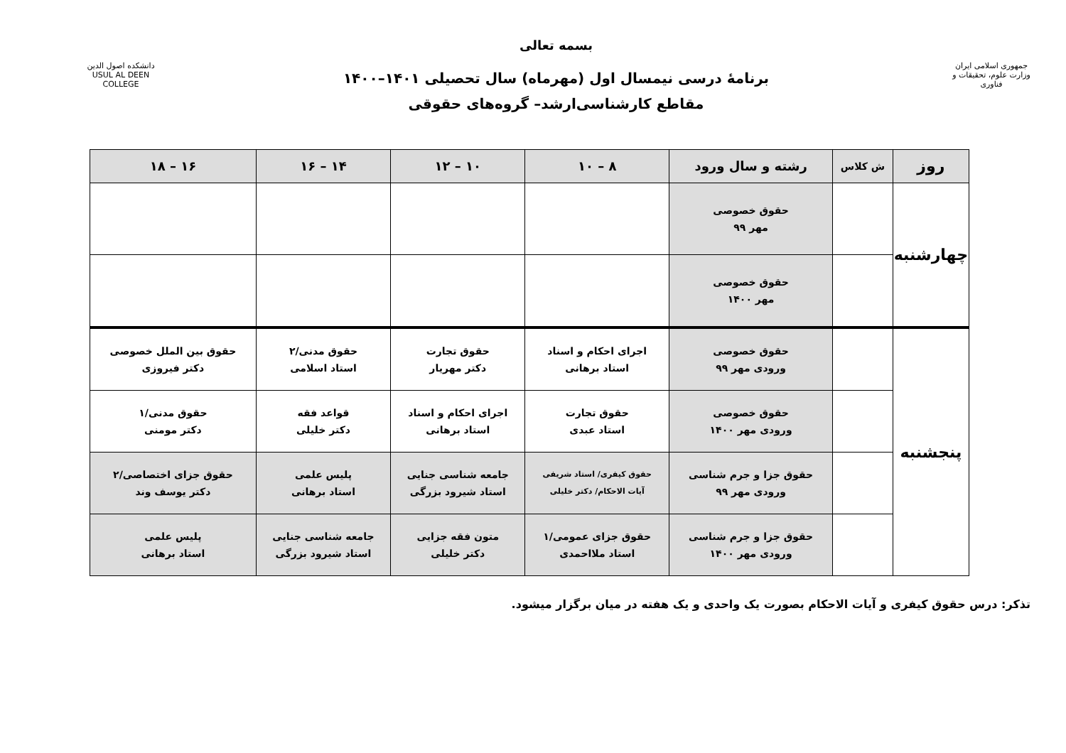جمهوری اسلامی ایران
وزارت علوم، تحقیقات و فناوری
بسمه تعالی
برنامۀ درسی نیمسال اول (مهرماه) سال تحصیلی ۱۴۰۱–۱۴۰۰
مقاطع کارشناسی‌ارشد– گروه‌های حقوقی
دانشکده اصول الدین
USUL AL DEEN COLLEGE
| روز | ش کلاس | رشته و سال ورود | ۸ – ۱۰ | ۱۰ – ۱۲ | ۱۴ – ۱۶ | ۱۶ – ۱۸ |
| --- | --- | --- | --- | --- | --- | --- |
| چهارشنبه | | حقوق خصوصی مهر ۹۹ | | | | |
| | | حقوق خصوصی مهر ۱۴۰۰ | | | | |
| پنجشنبه | | حقوق خصوصی ورودی مهر ۹۹ | اجرای احکام و اسناد استاد برهانی | حقوق تجارت دکتر مهریار | حقوق مدنی/۲ استاد اسلامی | حقوق بین الملل خصوصی دکتر فیروزی |
| | | حقوق خصوصی ورودی مهر ۱۴۰۰ | حقوق تجارت استاد عبدی | اجرای احکام و اسناد استاد برهانی | قواعد فقه دکتر خلیلی | حقوق مدنی/۱ دکتر مومنی |
| | | حقوق جزا و جرم شناسی ورودی مهر ۹۹ | حقوق کیفری/ استاد شریفی آیات الاحکام/ دکتر خلیلی | جامعه شناسی جنایی استاد شیرود بزرگی | پلیس علمی استاد برهانی | حقوق جزای اختصاصی/۲ دکتر یوسف وند |
| | | حقوق جزا و جرم شناسی ورودی مهر ۱۴۰۰ | حقوق جزای عمومی/۱ استاد ملااحمدی | متون فقه جزایی دکتر خلیلی | جامعه شناسی جنایی استاد شیرود بزرگی | پلیس علمی استاد برهانی |
تذکر: درس حقوق کیفری و آیات الاحکام بصورت یک واحدی و یک هفته در میان برگزار میشود.